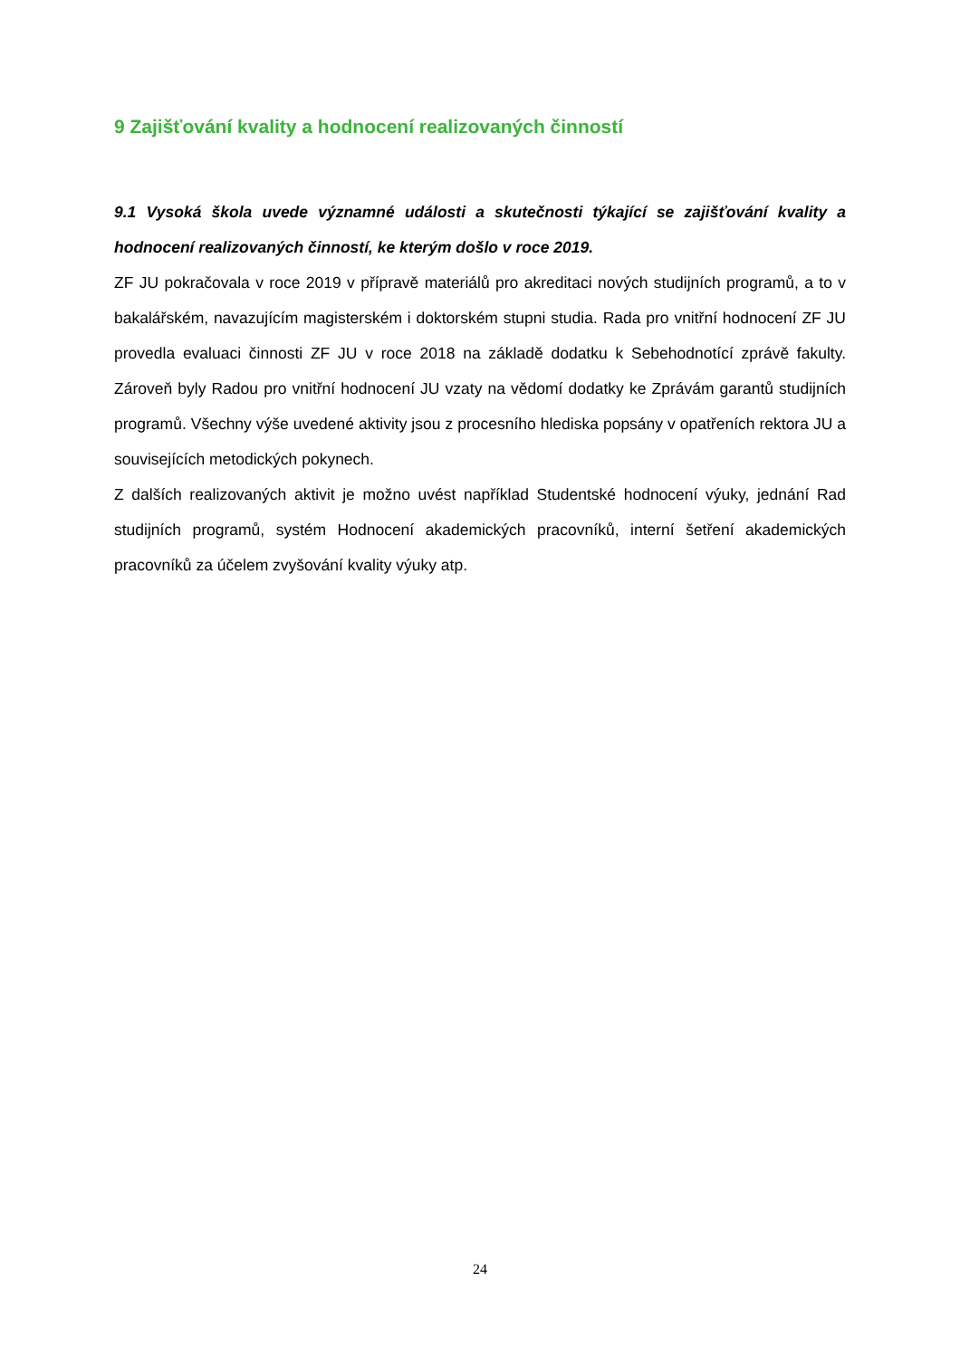9 Zajišťování kvality a hodnocení realizovaných činností
9.1 Vysoká škola uvede významné události a skutečnosti týkající se zajišťování kvality a hodnocení realizovaných činností, ke kterým došlo v roce 2019.
ZF JU pokračovala v roce 2019 v přípravě materiálů pro akreditaci nových studijních programů, a to v bakalářském, navazujícím magisterském i doktorském stupni studia. Rada pro vnitřní hodnocení ZF JU provedla evaluaci činnosti ZF JU v roce 2018 na základě dodatku k Sebehodnotící zprávě fakulty. Zároveň byly Radou pro vnitřní hodnocení JU vzaty na vědomí dodatky ke Zprávám garantů studijních programů. Všechny výše uvedené aktivity jsou z procesního hlediska popsány v opatřeních rektora JU a souvisejících metodických pokynech.
Z dalších realizovaných aktivit je možno uvést například Studentské hodnocení výuky, jednání Rad studijních programů, systém Hodnocení akademických pracovníků, interní šetření akademických pracovníků za účelem zvyšování kvality výuky atp.
24